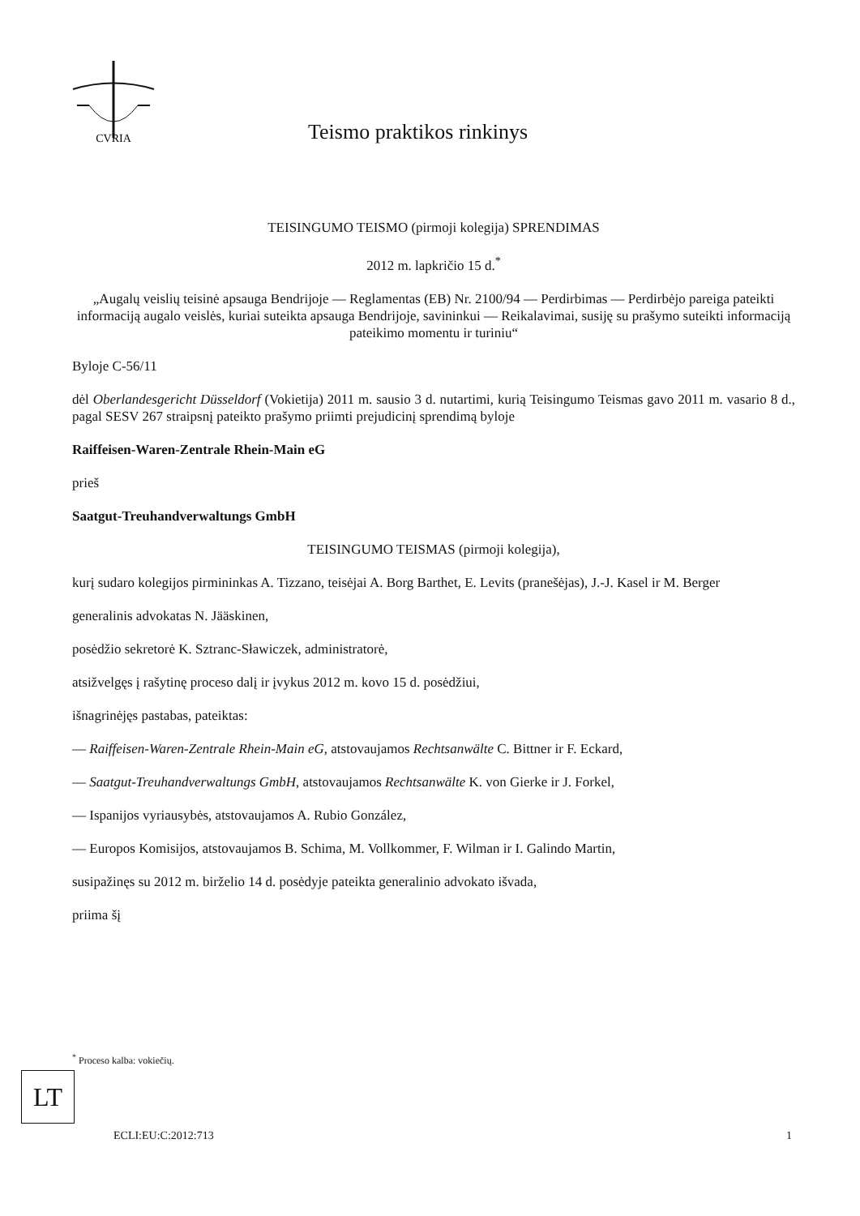CVRIA
Teismo praktikos rinkinys
TEISINGUMO TEISMO (pirmoji kolegija) SPRENDIMAS
2012 m. lapkričio 15 d.<sup>*</sup>
„Augalų veislių teisinė apsauga Bendrijoje — Reglamentas (EB) Nr. 2100/94 — Perdirbimas — Perdirbėjo pareiga pateikti informaciją augalo veislės, kuriai suteikta apsauga Bendrijoje, savininkui — Reikalavimai, susiję su prašymo suteikti informaciją pateikimo momentu ir turiniu“
Byloje C-56/11
dėl Oberlandesgericht Düsseldorf (Vokietija) 2011 m. sausio 3 d. nutartimi, kurią Teisingumo Teismas gavo 2011 m. vasario 8 d., pagal SESV 267 straipsnį pateikto prašymo priimti prejudicinį sprendimą byloje
Raiffeisen-Waren-Zentrale Rhein-Main eG
prieš
Saatgut-Treuhandverwaltungs GmbH
TEISINGUMO TEISMAS (pirmoji kolegija),
kurį sudaro kolegijos pirmininkas A. Tizzano, teisėjai A. Borg Barthet, E. Levits (pranešėjas), J.-J. Kasel ir M. Berger
generalinis advokatas N. Jääskinen,
posėdžio sekretorė K. Sztranc-Sławiczek, administratorė,
atsižvelgęs į rašytinę proceso dalį ir įvykus 2012 m. kovo 15 d. posėdžiui,
išnagrinėjęs pastabas, pateiktas:
— Raiffeisen-Waren-Zentrale Rhein-Main eG, atstovaujamos Rechtsanwälte C. Bittner ir F. Eckard,
— Saatgut-Treuhandverwaltungs GmbH, atstovaujamos Rechtsanwälte K. von Gierke ir J. Forkel,
— Ispanijos vyriausybės, atstovaujamos A. Rubio González,
— Europos Komisijos, atstovaujamos B. Schima, M. Vollkommer, F. Wilman ir I. Galindo Martin,
susipažinęs su 2012 m. birželio 14 d. posėdyje pateikta generalinio advokato išvada,
priima šį
<sup>*</sup> Proceso kalba: vokiečių.
LT
ECLI:EU:C:2012:713 1